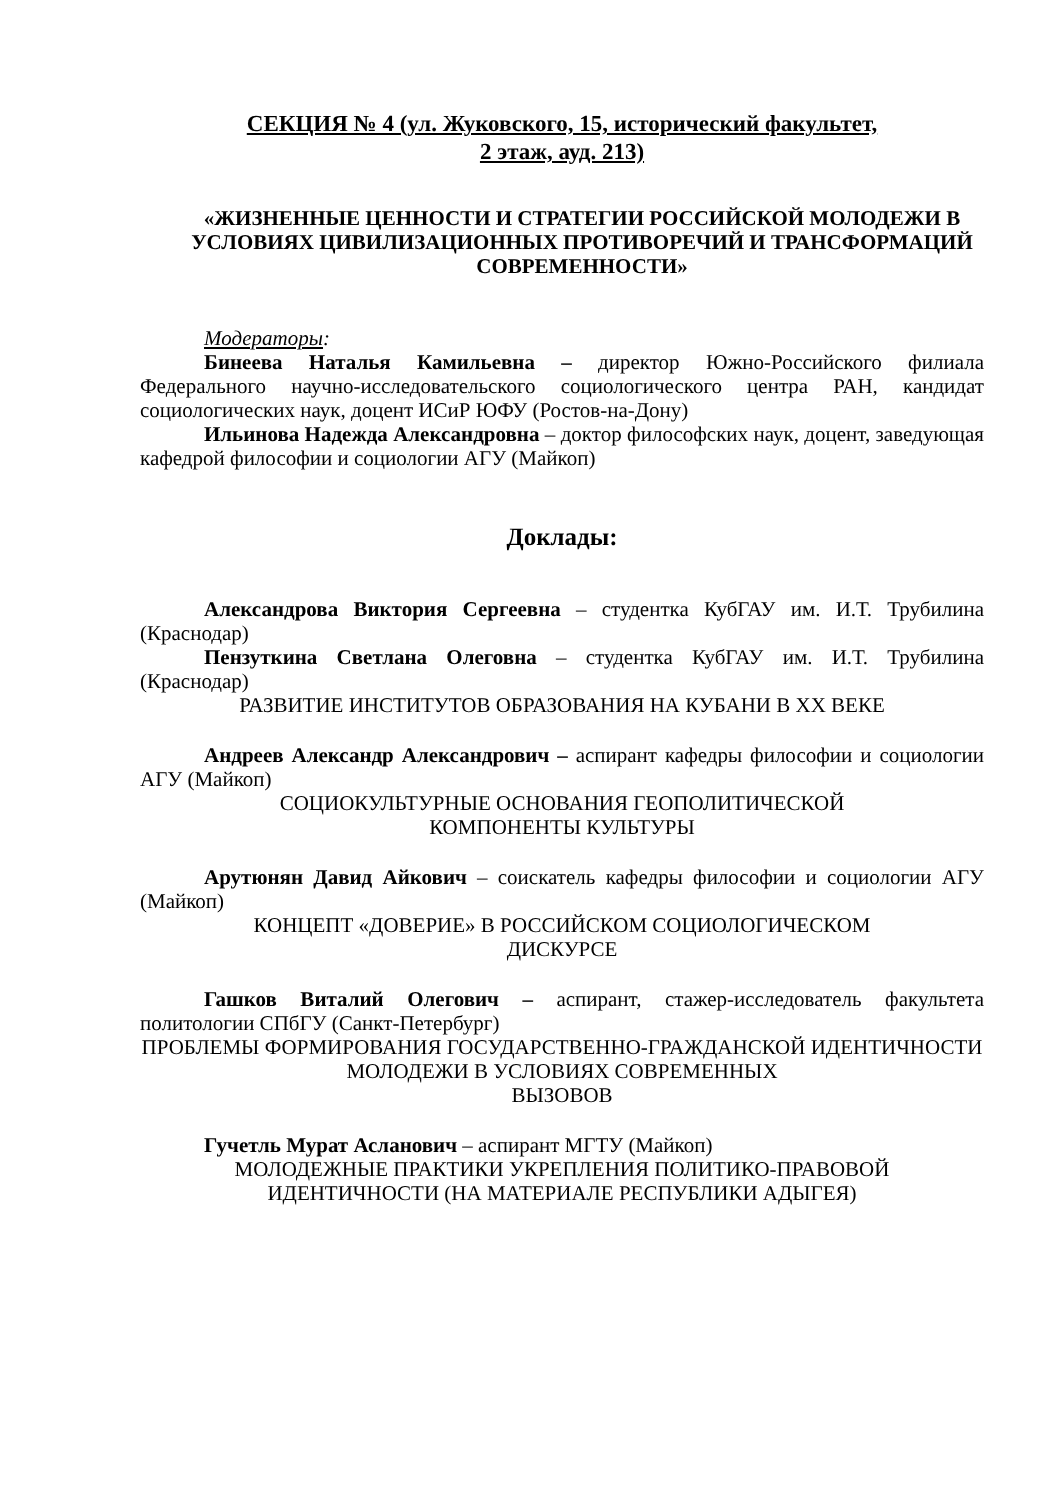СЕКЦИЯ № 4 (ул. Жуковского, 15, исторический факультет,
2 этаж, ауд. 213)
«ЖИЗНЕННЫЕ ЦЕННОСТИ И СТРАТЕГИИ РОССИЙСКОЙ МОЛОДЕЖИ В УСЛОВИЯХ ЦИВИЛИЗАЦИОННЫХ ПРОТИВОРЕЧИЙ И ТРАНСФОРМАЦИЙ СОВРЕМЕННОСТИ»
Модераторы:
Бинеева Наталья Камильевна – директор Южно-Российского филиала Федерального научно-исследовательского социологического центра РАН, кандидат социологических наук, доцент ИСиР ЮФУ (Ростов-на-Дону)
Ильинова Надежда Александровна – доктор философских наук, доцент, заведующая кафедрой философии и социологии АГУ (Майкоп)
Доклады:
Александрова Виктория Сергеевна – студентка КубГАУ им. И.Т. Трубилина (Краснодар)
Пензуткина Светлана Олеговна – студентка КубГАУ им. И.Т. Трубилина (Краснодар)
РАЗВИТИЕ ИНСТИТУТОВ ОБРАЗОВАНИЯ НА КУБАНИ В XX ВЕКЕ
Андреев Александр Александрович – аспирант кафедры философии и социологии АГУ (Майкоп)
СОЦИОКУЛЬТУРНЫЕ ОСНОВАНИЯ ГЕОПОЛИТИЧЕСКОЙ
КОМПОНЕНТЫ КУЛЬТУРЫ
Арутюнян Давид Айкович – соискатель кафедры философии и социологии АГУ (Майкоп)
КОНЦЕПТ «ДОВЕРИЕ» В РОССИЙСКОМ СОЦИОЛОГИЧЕСКОМ
ДИСКУРСЕ
Гашков Виталий Олегович – аспирант, стажер-исследователь факультета политологии СПбГУ (Санкт-Петербург)
ПРОБЛЕМЫ ФОРМИРОВАНИЯ ГОСУДАРСТВЕННО-ГРАЖДАНСКОЙ ИДЕНТИЧНОСТИ МОЛОДЕЖИ В УСЛОВИЯХ СОВРЕМЕННЫХ
ВЫЗОВОВ
Гучетль Мурат Асланович – аспирант МГТУ (Майкоп)
МОЛОДЕЖНЫЕ ПРАКТИКИ УКРЕПЛЕНИЯ ПОЛИТИКО-ПРАВОВОЙ
ИДЕНТИЧНОСТИ (НА МАТЕРИАЛЕ РЕСПУБЛИКИ АДЫГЕЯ)